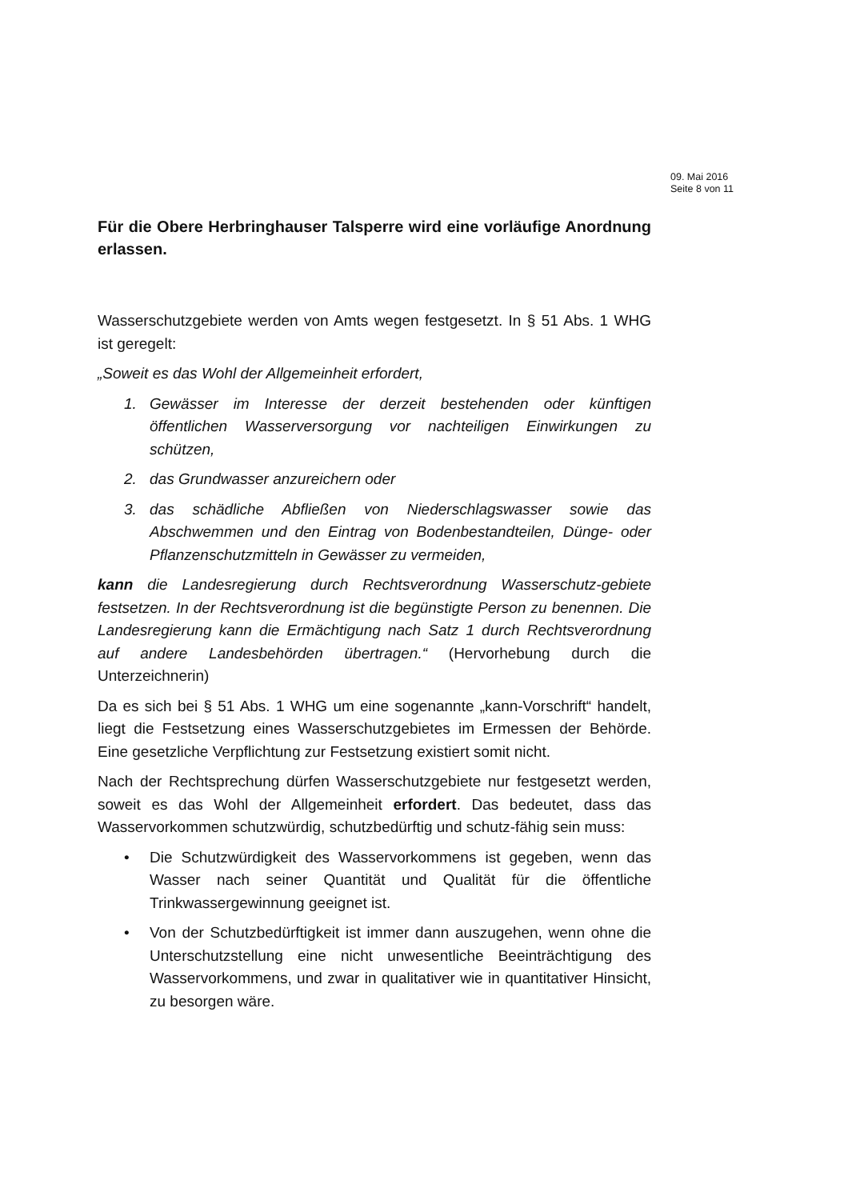09. Mai 2016
Seite 8 von 11
Für die Obere Herbringhauser Talsperre wird eine vorläufige Anordnung erlassen.
Wasserschutzgebiete werden von Amts wegen festgesetzt. In § 51 Abs. 1 WHG ist geregelt:
„Soweit es das Wohl der Allgemeinheit erfordert,
1. Gewässer im Interesse der derzeit bestehenden oder künftigen öffentlichen Wasserversorgung vor nachteiligen Einwirkungen zu schützen,
2. das Grundwasser anzureichern oder
3. das schädliche Abfließen von Niederschlagswasser sowie das Abschwemmen und den Eintrag von Bodenbestandteilen, Dünge- oder Pflanzenschutzmitteln in Gewässer zu vermeiden,
kann die Landesregierung durch Rechtsverordnung Wasserschutz-gebiete festsetzen. In der Rechtsverordnung ist die begünstigte Person zu benennen. Die Landesregierung kann die Ermächtigung nach Satz 1 durch Rechtsverordnung auf andere Landesbehörden übertragen.“ (Hervorhebung durch die Unterzeichnerin)
Da es sich bei § 51 Abs. 1 WHG um eine sogenannte „kann-Vorschrift“ handelt, liegt die Festsetzung eines Wasserschutzgebietes im Ermessen der Behörde. Eine gesetzliche Verpflichtung zur Festsetzung existiert somit nicht.
Nach der Rechtsprechung dürfen Wasserschutzgebiete nur festgesetzt werden, soweit es das Wohl der Allgemeinheit erfordert. Das bedeutet, dass das Wasservorkommen schutzwürdig, schutzbedürftig und schutz-fähig sein muss:
• Die Schutzwürdigkeit des Wasservorkommens ist gegeben, wenn das Wasser nach seiner Quantität und Qualität für die öffentliche Trinkwassergewinnung geeignet ist.
• Von der Schutzbedürftigkeit ist immer dann auszugehen, wenn ohne die Unterschutzstellung eine nicht unwesentliche Beeinträchtigung des Wasservorkommens, und zwar in qualitativer wie in quantitativer Hinsicht, zu besorgen wäre.